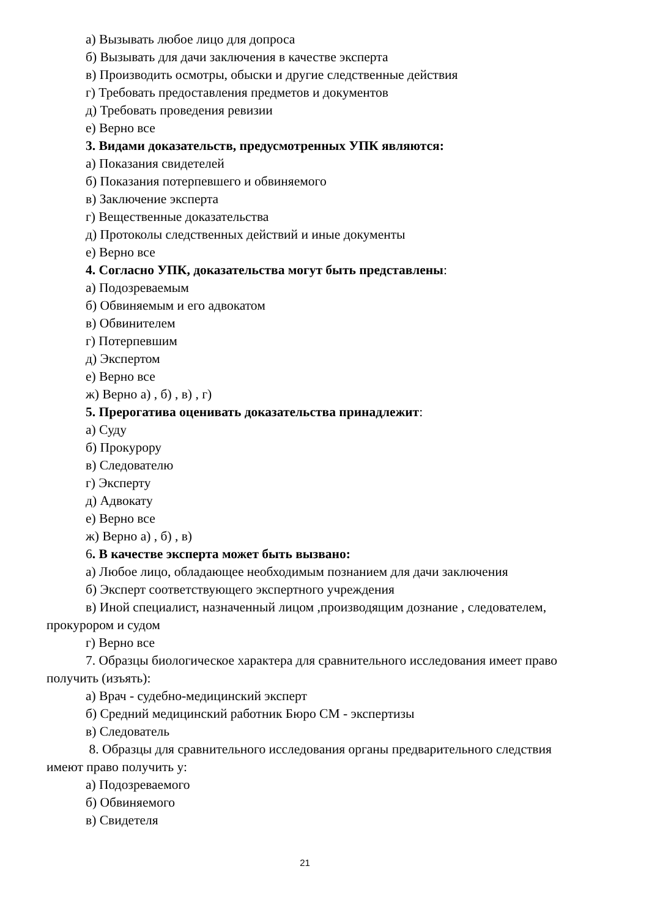а) Вызывать любое лицо для допроса
б) Вызывать для дачи заключения в качестве эксперта
в) Производить осмотры, обыски и другие следственные действия
г) Требовать предоставления предметов и документов
д) Требовать проведения ревизии
е) Верно все
3. Видами доказательств, предусмотренных УПК являются:
а) Показания свидетелей
б) Показания потерпевшего и обвиняемого
в) Заключение эксперта
г) Вещественные доказательства
д) Протоколы следственных действий и иные документы
е) Верно все
4. Согласно УПК, доказательства могут быть представлены:
а) Подозреваемым
б) Обвиняемым и его адвокатом
в) Обвинителем
г) Потерпевшим
д) Экспертом
е) Верно все
ж) Верно а) , б) , в) , г)
5. Прерогатива оценивать доказательства принадлежит:
а) Суду
б) Прокурору
в) Следователю
г) Эксперту
д) Адвокату
е) Верно все
ж) Верно а) , б) , в)
6. В качестве эксперта может быть вызвано:
а) Любое лицо, обладающее необходимым познанием для дачи заключения
б) Эксперт соответствующего экспертного учреждения
в) Иной специалист, назначенный лицом ,производящим дознание , следователем, прокурором и судом
г) Верно все
7. Образцы биологическое характера для сравнительного исследования имеет право получить (изъять):
а) Врач - судебно-медицинский эксперт
б) Средний медицинский работник Бюро СМ - экспертизы
в) Следователь
8. Образцы для сравнительного исследования органы предварительного следствия имеют право получить у:
а) Подозреваемого
б) Обвиняемого
в) Свидетеля
21